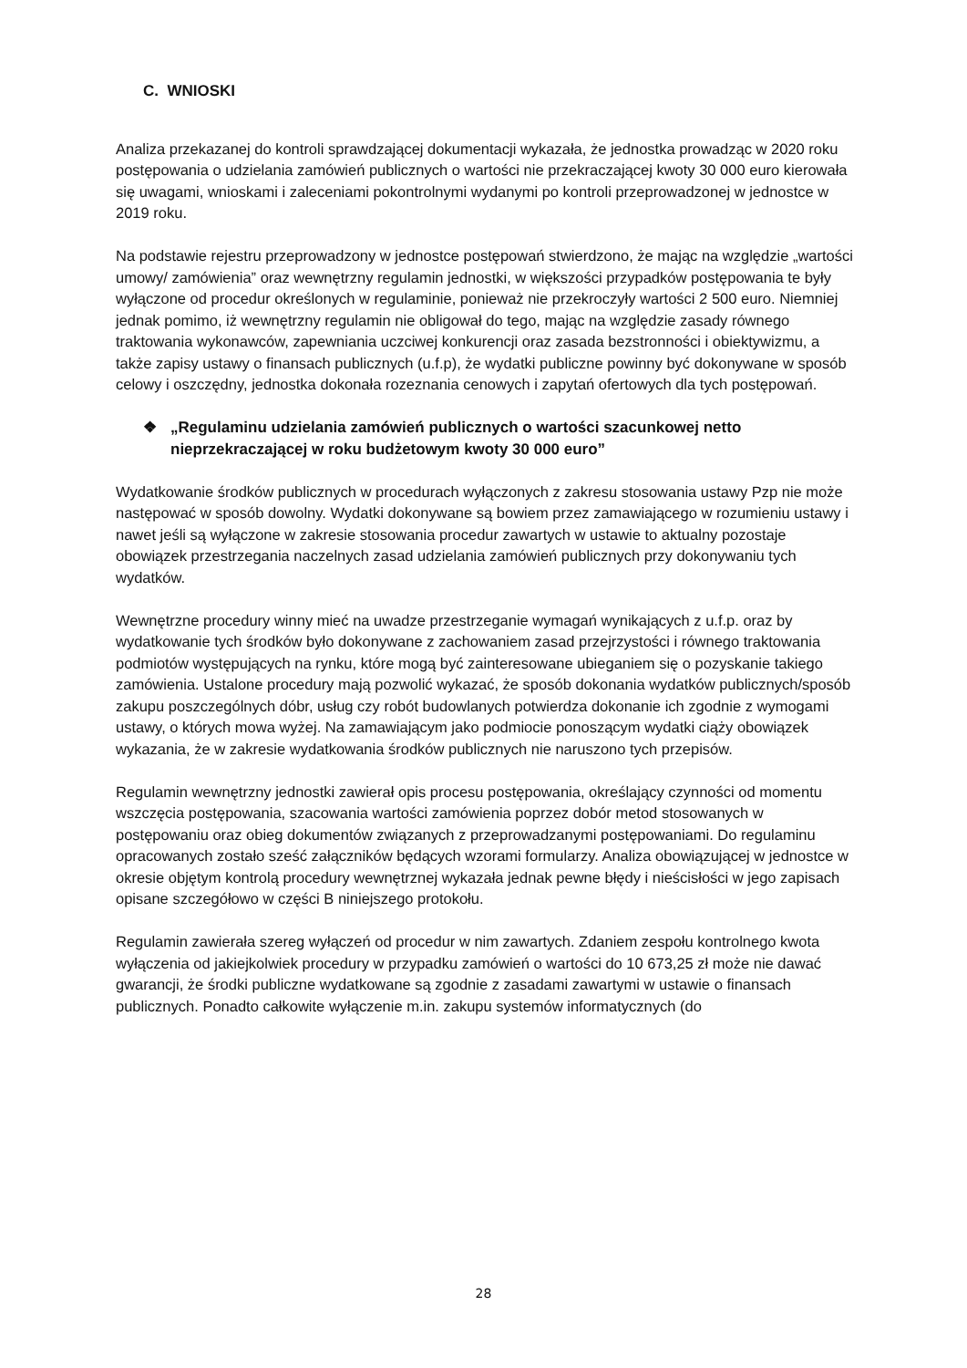C. WNIOSKI
Analiza przekazanej do kontroli sprawdzającej dokumentacji wykazała, że jednostka prowadząc w 2020 roku postępowania o udzielania zamówień publicznych o wartości nie przekraczającej kwoty 30 000 euro kierowała się uwagami, wnioskami i zaleceniami pokontrolnymi wydanymi po kontroli przeprowadzonej w jednostce w 2019 roku.
Na podstawie rejestru przeprowadzony w jednostce postępowań stwierdzono, że mając na względzie „wartości umowy/ zamówienia” oraz wewnętrzny regulamin jednostki, w większości przypadków postępowania te były wyłączone od procedur określonych w regulaminie, ponieważ nie przekroczyły wartości 2 500 euro. Niemniej jednak pomimo, iż wewnętrzny regulamin nie obligował do tego, mając na względzie zasady równego traktowania wykonawców, zapewniania uczciwej konkurencji oraz zasada bezstronności i obiektywizmu, a także zapisy ustawy o finansach publicznych (u.f.p), że wydatki publiczne powinny być dokonywane w sposób celowy i oszczędny, jednostka dokonała rozeznania cenowych i zapytań ofertowych dla tych postępowań.
❖ „Regulaminu udzielania zamówień publicznych o wartości szacunkowej netto nieprzekraczającej w roku budżetowym kwoty 30 000 euro”
Wydatkowanie środków publicznych w procedurach wyłączonych z zakresu stosowania ustawy Pzp nie może następować w sposób dowolny. Wydatki dokonywane są bowiem przez zamawiającego w rozumieniu ustawy i nawet jeśli są wyłączone w zakresie stosowania procedur zawartych w ustawie to aktualny pozostaje obowiązek przestrzegania naczelnych zasad udzielania zamówień publicznych przy dokonywaniu tych wydatków.
Wewnętrzne procedury winny mieć na uwadze przestrzeganie wymagań wynikających z u.f.p. oraz by wydatkowanie tych środków było dokonywane z zachowaniem zasad przejrzystości i równego traktowania podmiotów występujących na rynku, które mogą być zainteresowane ubieganiem się o pozyskanie takiego zamówienia. Ustalone procedury mają pozwolić wykazać, że sposób dokonania wydatków publicznych/sposób zakupu poszczególnych dóbr, usług czy robót budowlanych potwierdza dokonanie ich zgodnie z wymogami ustawy, o których mowa wyżej. Na zamawiającym jako podmiocie ponoszącym wydatki ciąży obowiązek wykazania, że w zakresie wydatkowania środków publicznych nie naruszono tych przepisów.
Regulamin wewnętrzny jednostki zawierał opis procesu postępowania, określający czynności od momentu wszczęcia postępowania, szacowania wartości zamówienia poprzez dobór metod stosowanych w postępowaniu oraz obieg dokumentów związanych z przeprowadzanymi postępowaniami. Do regulaminu opracowanych zostało sześć załączników będących wzorami formularzy. Analiza obowiązującej w jednostce w okresie objętym kontrolą procedury wewnętrznej wykazała jednak pewne błędy i nieścisłości w jego zapisach opisane szczegółowo w części B niniejszego protokołu.
Regulamin zawierała szereg wyłączeń od procedur w nim zawartych. Zdaniem zespołu kontrolnego kwota wyłączenia od jakiejkolwiek procedury w przypadku zamówień o wartości do 10 673,25 zł może nie dawać gwarancji, że środki publiczne wydatkowane są zgodnie z zasadami zawartymi w ustawie o finansach publicznych. Ponadto całkowite wyłączenie m.in. zakupu systemów informatycznych (do
28